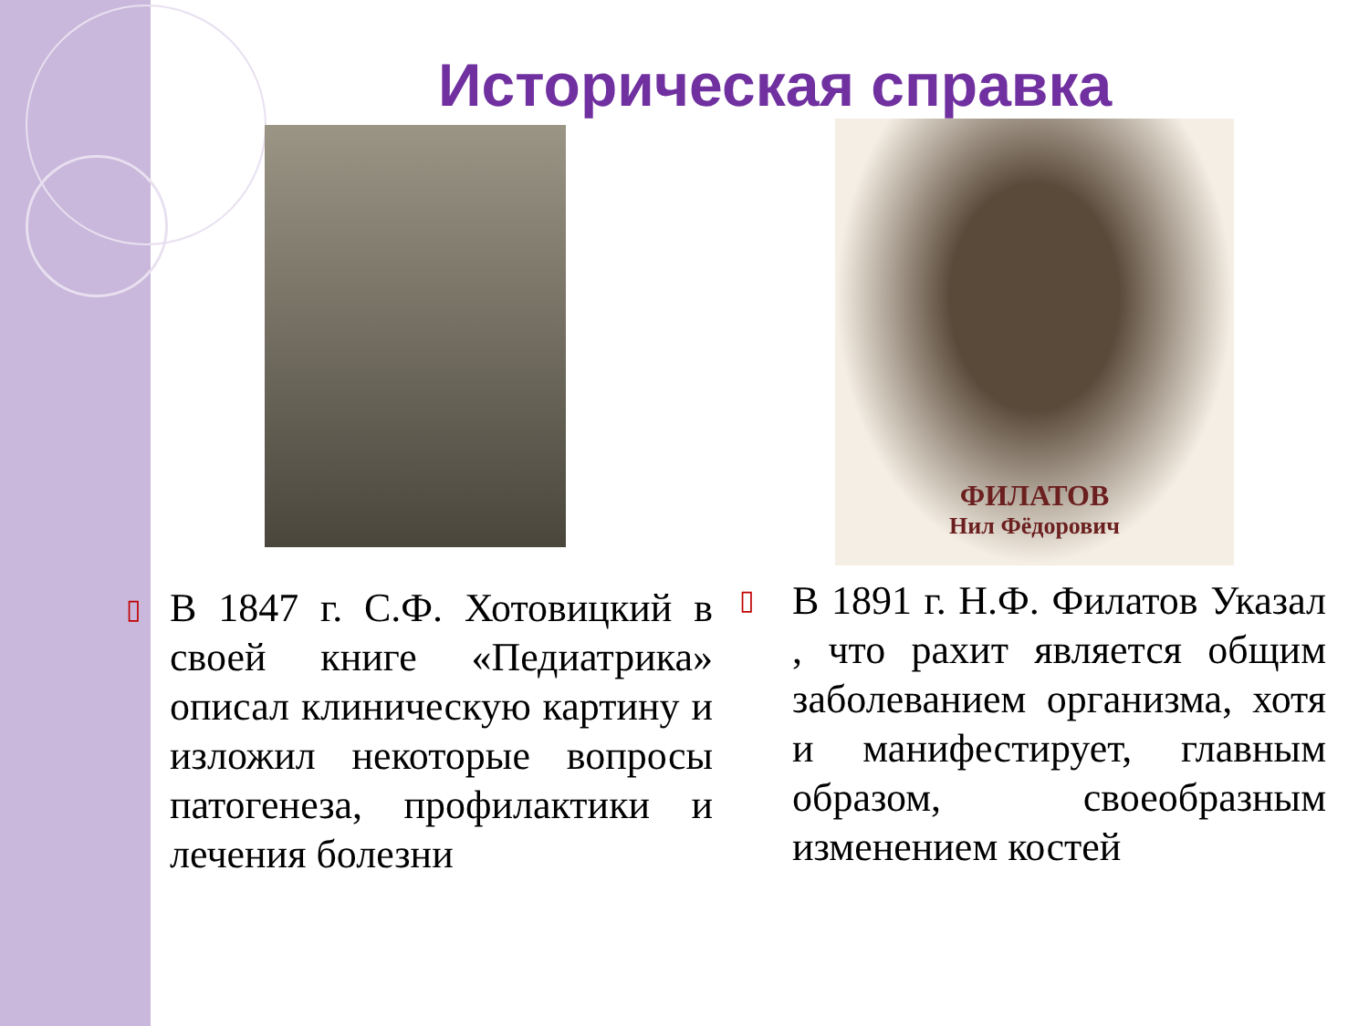Историческая справка
ФИЛАТОВ
Нил Фёдорович
▯
В 1847 г. С.Ф. Хотовицкий в своей книге «Педиатрика» описал клиническую картину и изложил некоторые вопросы патогенеза, профилактики и лечения болезни
▯
В 1891 г. Н.Ф. Филатов Указал , что рахит является общим заболеванием организма, хотя и манифестирует, главным образом, своеобразным изменением костей